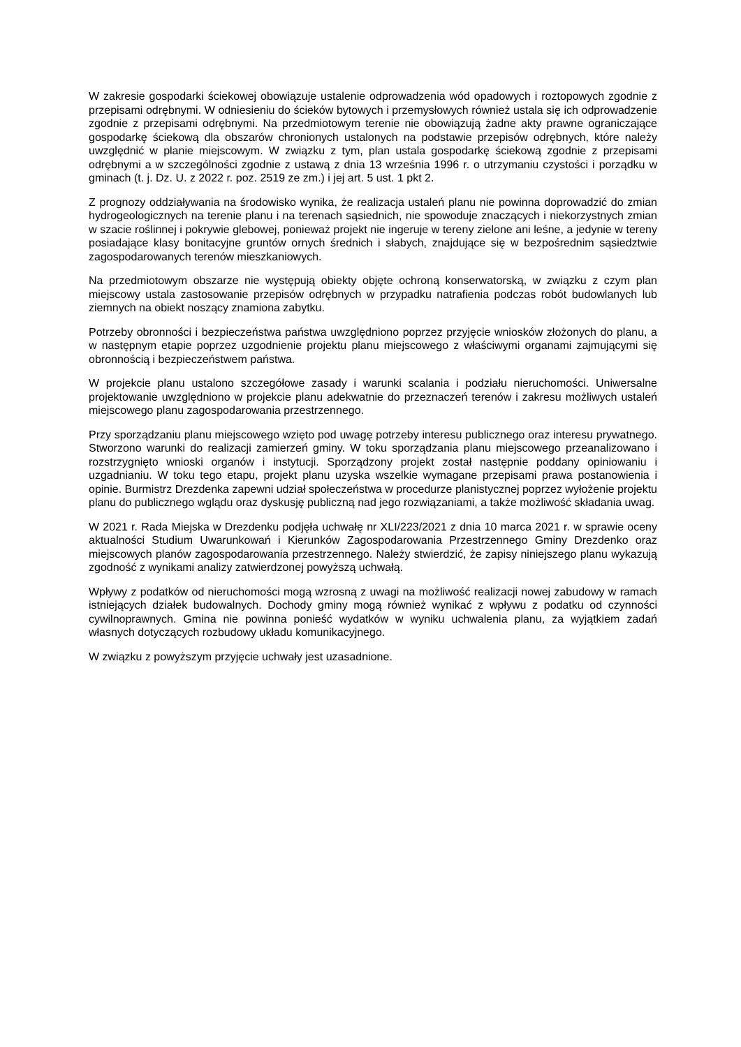W zakresie gospodarki ściekowej obowiązuje ustalenie odprowadzenia wód opadowych i roztopowych zgodnie z przepisami odrębnymi. W odniesieniu do ścieków bytowych i przemysłowych również ustala się ich odprowadzenie zgodnie z przepisami odrębnymi. Na przedmiotowym terenie nie obowiązują żadne akty prawne ograniczające gospodarkę ściekową dla obszarów chronionych ustalonych na podstawie przepisów odrębnych, które należy uwzględnić w planie miejscowym. W związku z tym, plan ustala gospodarkę ściekową zgodnie z przepisami odrębnymi a w szczególności zgodnie z ustawą z dnia 13 września 1996 r. o utrzymaniu czystości i porządku w gminach (t. j. Dz. U. z 2022 r. poz. 2519 ze zm.) i jej art. 5 ust. 1 pkt 2.
Z prognozy oddziaływania na środowisko wynika, że realizacja ustaleń planu nie powinna doprowadzić do zmian hydrogeologicznych na terenie planu i na terenach sąsiednich, nie spowoduje znaczących i niekorzystnych zmian w szacie roślinnej i pokrywie glebowej, ponieważ projekt nie ingeruje w tereny zielone ani leśne, a jedynie w tereny posiadające klasy bonitacyjne gruntów ornych średnich i słabych, znajdujące się w bezpośrednim sąsiedztwie zagospodarowanych terenów mieszkaniowych.
Na przedmiotowym obszarze nie występują obiekty objęte ochroną konserwatorską, w związku z czym plan miejscowy ustala zastosowanie przepisów odrębnych w przypadku natrafienia podczas robót budowlanych lub ziemnych na obiekt noszący znamiona zabytku.
Potrzeby obronności i bezpieczeństwa państwa uwzględniono poprzez przyjęcie wniosków złożonych do planu, a w następnym etapie poprzez uzgodnienie projektu planu miejscowego z właściwymi organami zajmującymi się obronnością i bezpieczeństwem państwa.
W projekcie planu ustalono szczegółowe zasady i warunki scalania i podziału nieruchomości. Uniwersalne projektowanie uwzględniono w projekcie planu adekwatnie do przeznaczeń terenów i zakresu możliwych ustaleń miejscowego planu zagospodarowania przestrzennego.
Przy sporządzaniu planu miejscowego wzięto pod uwagę potrzeby interesu publicznego oraz interesu prywatnego. Stworzono warunki do realizacji zamierzeń gminy. W toku sporządzania planu miejscowego przeanalizowano i rozstrzygnięto wnioski organów i instytucji. Sporządzony projekt został następnie poddany opiniowaniu i uzgadnianiu. W toku tego etapu, projekt planu uzyska wszelkie wymagane przepisami prawa postanowienia i opinie. Burmistrz Drezdenka zapewni udział społeczeństwa w procedurze planistycznej poprzez wyłożenie projektu planu do publicznego wglądu oraz dyskusję publiczną nad jego rozwiązaniami, a także możliwość składania uwag.
W 2021 r. Rada Miejska w Drezdenku podjęła uchwałę nr XLI/223/2021 z dnia 10 marca 2021 r. w sprawie oceny aktualności Studium Uwarunkowań i Kierunków Zagospodarowania Przestrzennego Gminy Drezdenko oraz miejscowych planów zagospodarowania przestrzennego. Należy stwierdzić, że zapisy niniejszego planu wykazują zgodność z wynikami analizy zatwierdzonej powyższą uchwałą.
Wpływy z podatków od nieruchomości mogą wzrosną z uwagi na możliwość realizacji nowej zabudowy w ramach istniejących działek budowalnych. Dochody gminy mogą również wynikać z wpływu z podatku od czynności cywilnoprawnych. Gmina nie powinna ponieść wydatków w wyniku uchwalenia planu, za wyjątkiem zadań własnych dotyczących rozbudowy układu komunikacyjnego.
W związku z powyższym przyjęcie uchwały jest uzasadnione.